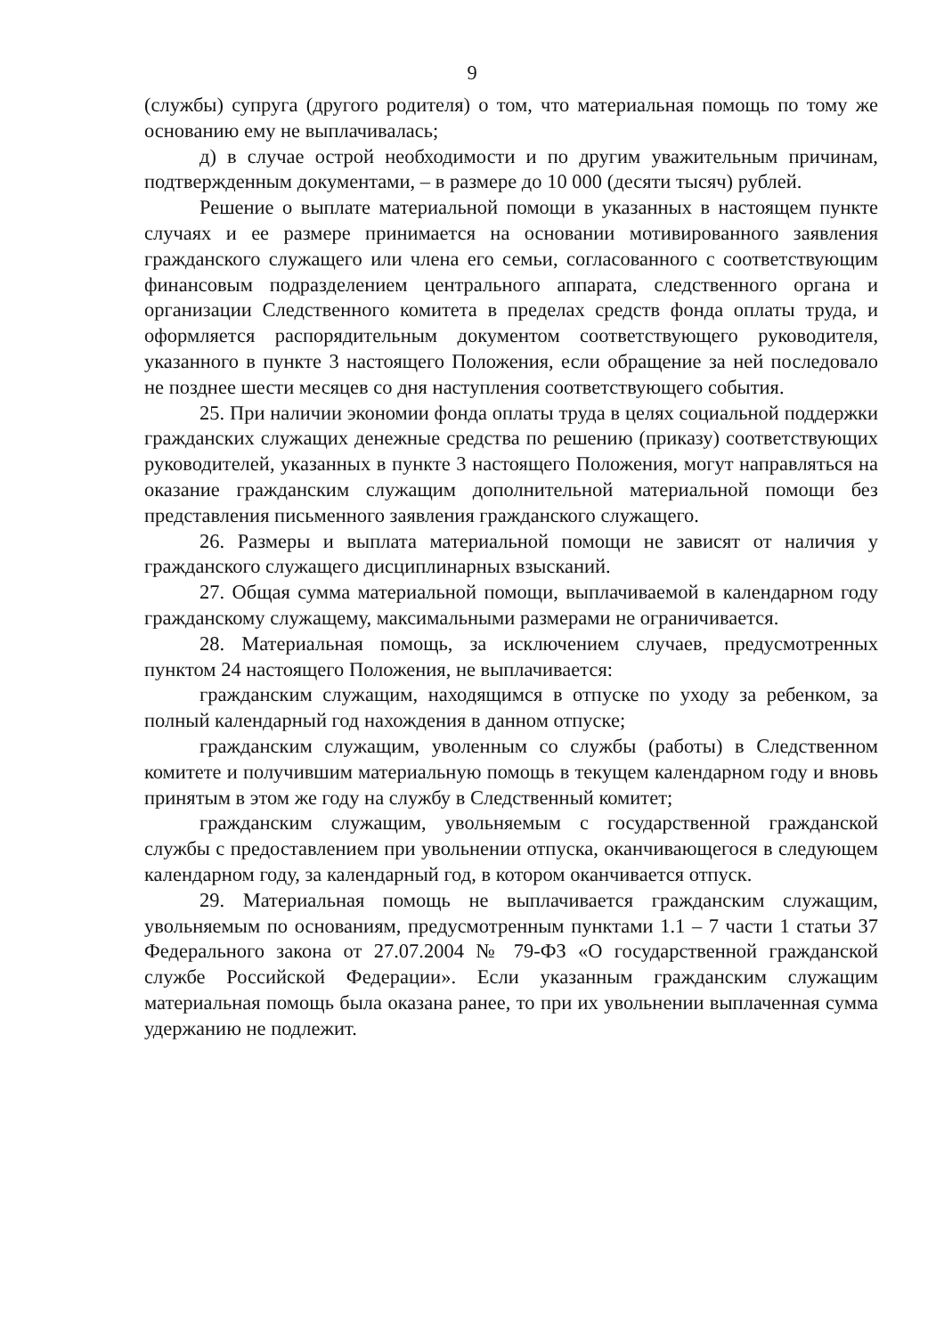9
(службы) супруга (другого родителя) о том, что материальная помощь по тому же основанию ему не выплачивалась;
д) в случае острой необходимости и по другим уважительным причинам, подтвержденным документами, – в размере до 10 000 (десяти тысяч) рублей.
Решение о выплате материальной помощи в указанных в настоящем пункте случаях и ее размере принимается на основании мотивированного заявления гражданского служащего или члена его семьи, согласованного с соответствующим финансовым подразделением центрального аппарата, следственного органа и организации Следственного комитета в пределах средств фонда оплаты труда, и оформляется распорядительным документом соответствующего руководителя, указанного в пункте 3 настоящего Положения, если обращение за ней последовало не позднее шести месяцев со дня наступления соответствующего события.
25. При наличии экономии фонда оплаты труда в целях социальной поддержки гражданских служащих денежные средства по решению (приказу) соответствующих руководителей, указанных в пункте 3 настоящего Положения, могут направляться на оказание гражданским служащим дополнительной материальной помощи без представления письменного заявления гражданского служащего.
26. Размеры и выплата материальной помощи не зависят от наличия у гражданского служащего дисциплинарных взысканий.
27. Общая сумма материальной помощи, выплачиваемой в календарном году гражданскому служащему, максимальными размерами не ограничивается.
28. Материальная помощь, за исключением случаев, предусмотренных пунктом 24 настоящего Положения, не выплачивается:
гражданским служащим, находящимся в отпуске по уходу за ребенком, за полный календарный год нахождения в данном отпуске;
гражданским служащим, уволенным со службы (работы) в Следственном комитете и получившим материальную помощь в текущем календарном году и вновь принятым в этом же году на службу в Следственный комитет;
гражданским служащим, увольняемым с государственной гражданской службы с предоставлением при увольнении отпуска, оканчивающегося в следующем календарном году, за календарный год, в котором оканчивается отпуск.
29. Материальная помощь не выплачивается гражданским служащим, увольняемым по основаниям, предусмотренным пунктами 1.1 – 7 части 1 статьи 37 Федерального закона от 27.07.2004 № 79-ФЗ «О государственной гражданской службе Российской Федерации». Если указанным гражданским служащим материальная помощь была оказана ранее, то при их увольнении выплаченная сумма удержанию не подлежит.